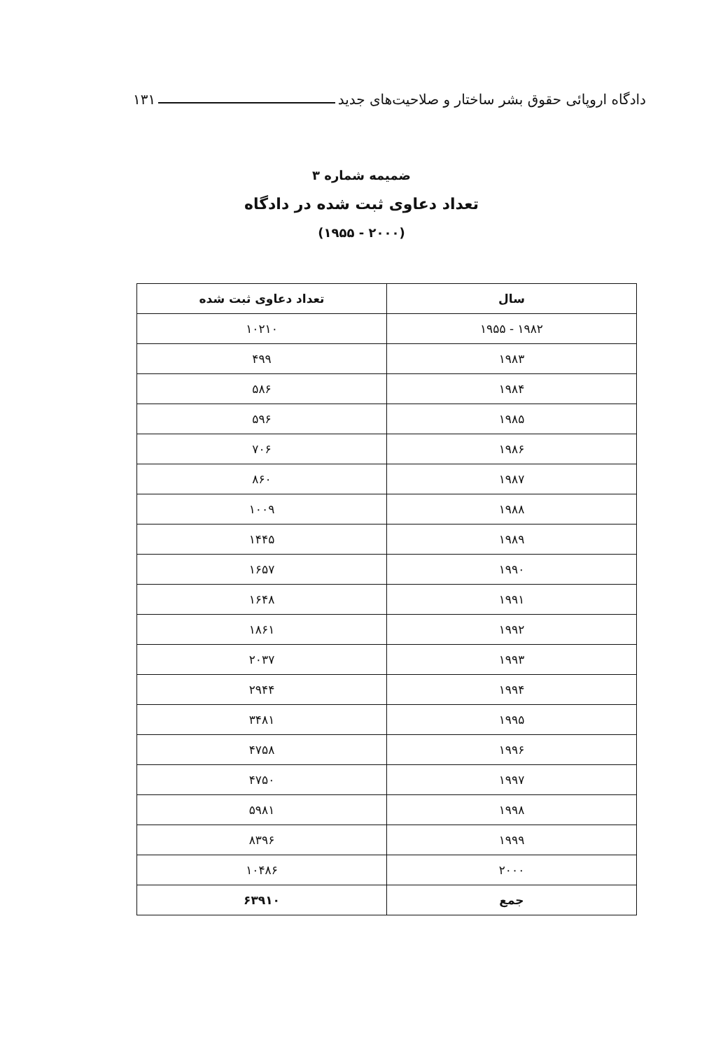دادگاه اروپائی حقوق بشر ساختار و صلاحیت‌های جدید ۱۳۱
ضمیمه شماره ۳
تعداد دعاوی ثبت شده در دادگاه
(۲۰۰۰ - ۱۹۵۵)
| سال | تعداد دعاوی ثبت شده |
| --- | --- |
| ۱۹۸۲ - ۱۹۵۵ | ۱۰۲۱۰ |
| ۱۹۸۳ | ۴۹۹ |
| ۱۹۸۴ | ۵۸۶ |
| ۱۹۸۵ | ۵۹۶ |
| ۱۹۸۶ | ۷۰۶ |
| ۱۹۸۷ | ۸۶۰ |
| ۱۹۸۸ | ۱۰۰۹ |
| ۱۹۸۹ | ۱۴۴۵ |
| ۱۹۹۰ | ۱۶۵۷ |
| ۱۹۹۱ | ۱۶۴۸ |
| ۱۹۹۲ | ۱۸۶۱ |
| ۱۹۹۳ | ۲۰۳۷ |
| ۱۹۹۴ | ۲۹۴۴ |
| ۱۹۹۵ | ۳۴۸۱ |
| ۱۹۹۶ | ۴۷۵۸ |
| ۱۹۹۷ | ۴۷۵۰ |
| ۱۹۹۸ | ۵۹۸۱ |
| ۱۹۹۹ | ۸۳۹۶ |
| ۲۰۰۰ | ۱۰۴۸۶ |
| جمع | ۶۳۹۱۰ |